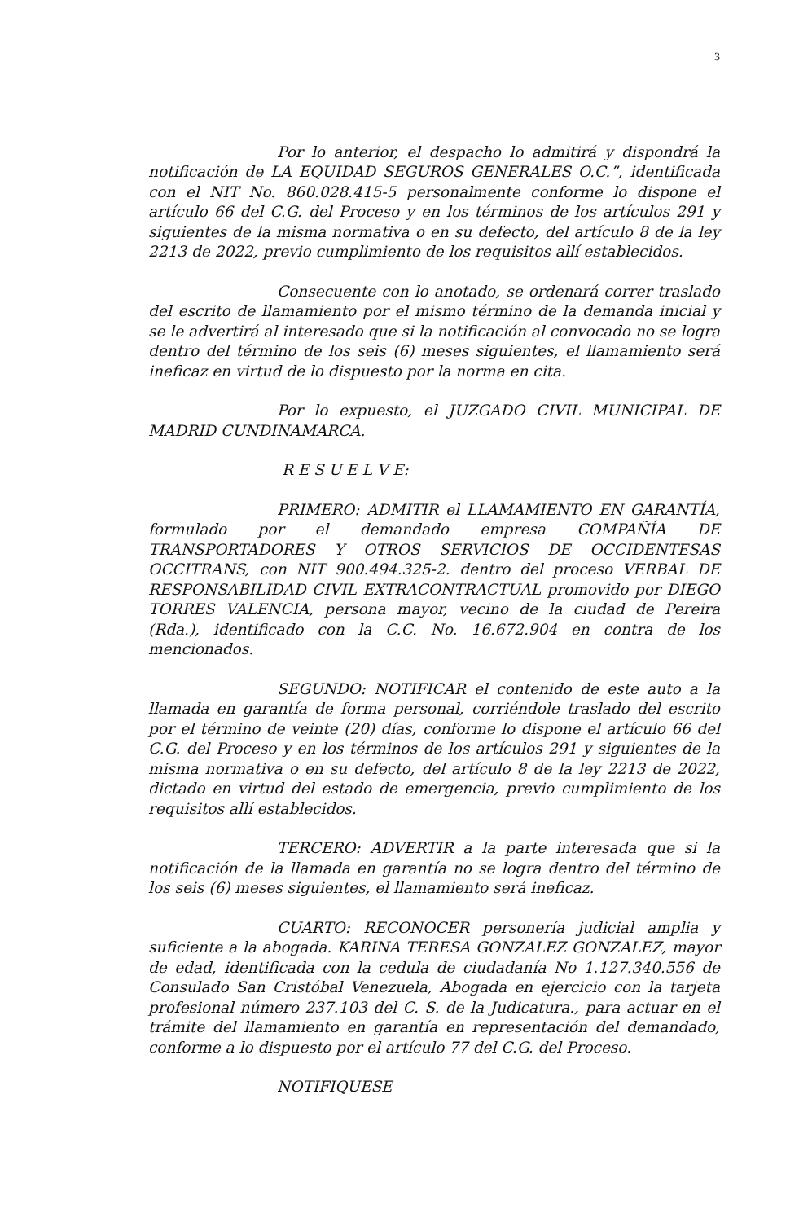3
Por lo anterior, el despacho lo admitirá y dispondrá la notificación de LA EQUIDAD SEGUROS GENERALES O.C.”, identificada con el NIT No. 860.028.415-5 personalmente conforme lo dispone el artículo 66 del C.G. del Proceso y en los términos de los artículos 291 y siguientes de la misma normativa o en su defecto, del artículo 8 de la ley 2213 de 2022, previo cumplimiento de los requisitos allí establecidos.
Consecuente con lo anotado, se ordenará correr traslado del escrito de llamamiento por el mismo término de la demanda inicial y se le advertirá al interesado que si la notificación al convocado no se logra dentro del término de los seis (6) meses siguientes, el llamamiento será ineficaz en virtud de lo dispuesto por la norma en cita.
Por lo expuesto, el JUZGADO CIVIL MUNICIPAL DE MADRID CUNDINAMARCA.
R E S U E L V E:
PRIMERO: ADMITIR el LLAMAMIENTO EN GARANTÍA, formulado por el demandado empresa COMPAÑÍA DE TRANSPORTADORES Y OTROS SERVICIOS DE OCCIDENTESAS OCCITRANS, con NIT 900.494.325-2. dentro del proceso VERBAL DE RESPONSABILIDAD CIVIL EXTRACONTRACTUAL promovido por DIEGO TORRES VALENCIA, persona mayor, vecino de la ciudad de Pereira (Rda.), identificado con la C.C. No. 16.672.904 en contra de los mencionados.
SEGUNDO: NOTIFICAR el contenido de este auto a la llamada en garantía de forma personal, corriéndole traslado del escrito por el término de veinte (20) días, conforme lo dispone el artículo 66 del C.G. del Proceso y en los términos de los artículos 291 y siguientes de la misma normativa o en su defecto, del artículo 8 de la ley 2213 de 2022, dictado en virtud del estado de emergencia, previo cumplimiento de los requisitos allí establecidos.
TERCERO: ADVERTIR a la parte interesada que si la notificación de la llamada en garantía no se logra dentro del término de los seis (6) meses siguientes, el llamamiento será ineficaz.
CUARTO: RECONOCER personería judicial amplia y suficiente a la abogada. KARINA TERESA GONZALEZ GONZALEZ, mayor de edad, identificada con la cedula de ciudadanía No 1.127.340.556 de Consulado San Cristóbal Venezuela, Abogada en ejercicio con la tarjeta profesional número 237.103 del C. S. de la Judicatura., para actuar en el trámite del llamamiento en garantía en representación del demandado, conforme a lo dispuesto por el artículo 77 del C.G. del Proceso.
NOTIFIQUESE